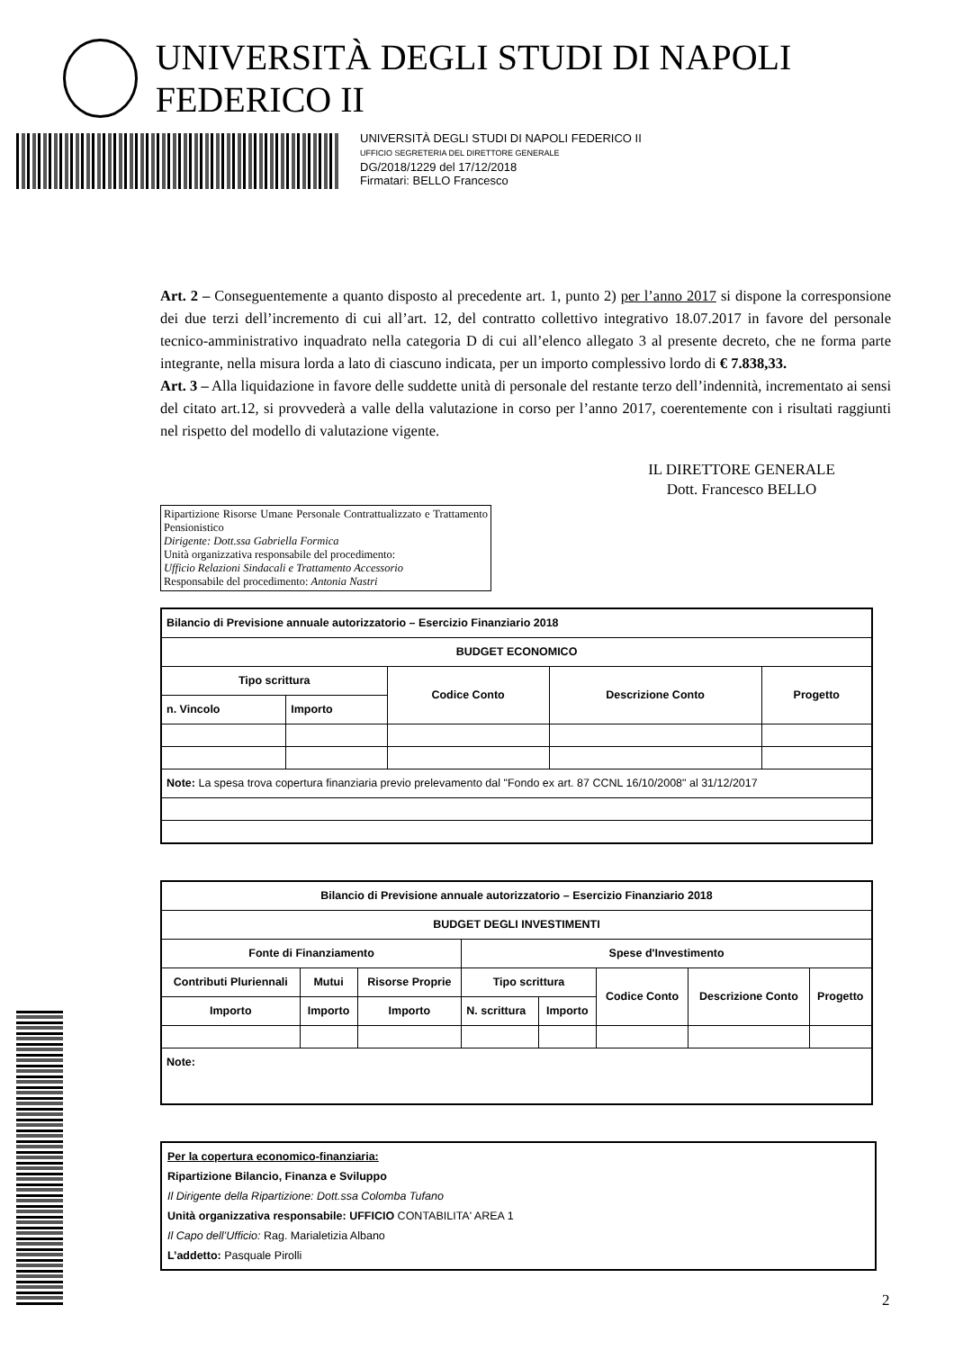UNIVERSITÀ DEGLI STUDI DI NAPOLI FEDERICO II
UNIVERSITÀ DEGLI STUDI DI NAPOLI FEDERICO II
UFFICIO SEGRETERIA DEL DIRETTORE GENERALE
DG/2018/1229 del 17/12/2018
Firmatari: BELLO Francesco
Art. 2 – Conseguentemente a quanto disposto al precedente art. 1, punto 2) per l’anno 2017 si dispone la corresponsione dei due terzi dell’incremento di cui all’art. 12, del contratto collettivo integrativo 18.07.2017 in favore del personale tecnico-amministrativo inquadrato nella categoria D di cui all’elenco allegato 3 al presente decreto, che ne forma parte integrante, nella misura lorda a lato di ciascuno indicata, per un importo complessivo lordo di € 7.838,33.
Art. 3 – Alla liquidazione in favore delle suddette unità di personale del restante terzo dell’indennità, incrementato ai sensi del citato art.12, si provvederà a valle della valutazione in corso per l’anno 2017, coerentemente con i risultati raggiunti nel rispetto del modello di valutazione vigente.
IL DIRETTORE GENERALE
Dott. Francesco BELLO
Ripartizione Risorse Umane Personale Contrattualizzato e Trattamento Pensionistico
Dirigente: Dott.ssa Gabriella Formica
Unità organizzativa responsabile del procedimento:
Ufficio Relazioni Sindacali e Trattamento Accessorio
Responsabile del procedimento: Antonia Nastri
| Bilancio di Previsione annuale autorizzatorio – Esercizio Finanziario 2018 | | | | |
| --- | --- | --- | --- | --- |
| BUDGET ECONOMICO | | | | |
| Tipo scrittura | | Codice Conto | Descrizione Conto | Progetto |
| n. Vincolo | Importo | | | |
| Note: La spesa trova copertura finanziaria previo prelevamento dal "Fondo ex art. 87 CCNL 16/10/2008" al 31/12/2017 | | | | |
| Bilancio di Previsione annuale autorizzatorio – Esercizio Finanziario 2018 | | | | | | | |
| --- | --- | --- | --- | --- | --- | --- | --- |
| BUDGET DEGLI INVESTIMENTI | | | | | | | |
| Fonte di Finanziamento | | | Spese d'Investimento | | | | |
| Contributi Pluriennali | Mutui | Risorse Proprie | Tipo scrittura | | Codice Conto | Descrizione Conto | Progetto |
| Importo | Importo | Importo | N. scrittura | Importo | | | |
| Note: | | | | | | | |
Per la copertura economico-finanziaria:
Ripartizione Bilancio, Finanza e Sviluppo
Il Dirigente della Ripartizione: Dott.ssa Colomba Tufano
Unità organizzativa responsabile: UFFICIO CONTABILITA' AREA 1
Il Capo dell’Ufficio: Rag. Marialetizia Albano
L’addetto: Pasquale Pirolli
2